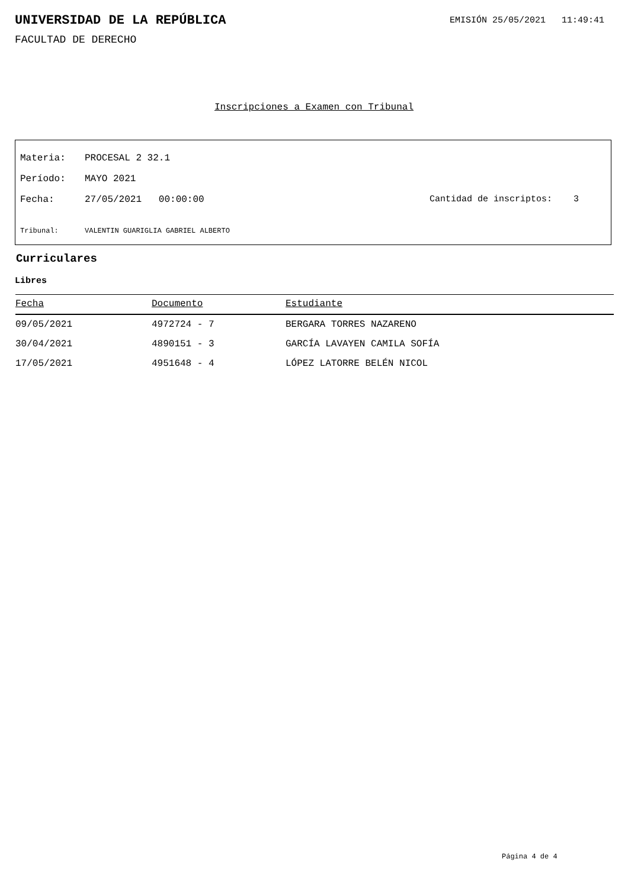UNIVERSIDAD DE LA REPÚBLICA
EMISIÓN 25/05/2021 11:49:41
FACULTAD DE DERECHO
Inscripciones a Examen con Tribunal
Materia: PROCESAL 2 32.1
Período: MAYO 2021
Fecha: 27/05/2021 00:00:00 Cantidad de inscriptos: 3
Tribunal: VALENTIN GUARIGLIA GABRIEL ALBERTO
Curriculares
Libres
| Fecha | Documento | Estudiante |
| --- | --- | --- |
| 09/05/2021 | 4972724 - 7 | BERGARA TORRES NAZARENO |
| 30/04/2021 | 4890151 - 3 | GARCÍA LAVAYEN CAMILA SOFÍA |
| 17/05/2021 | 4951648 - 4 | LÓPEZ LATORRE BELÉN NICOL |
Página 4 de 4